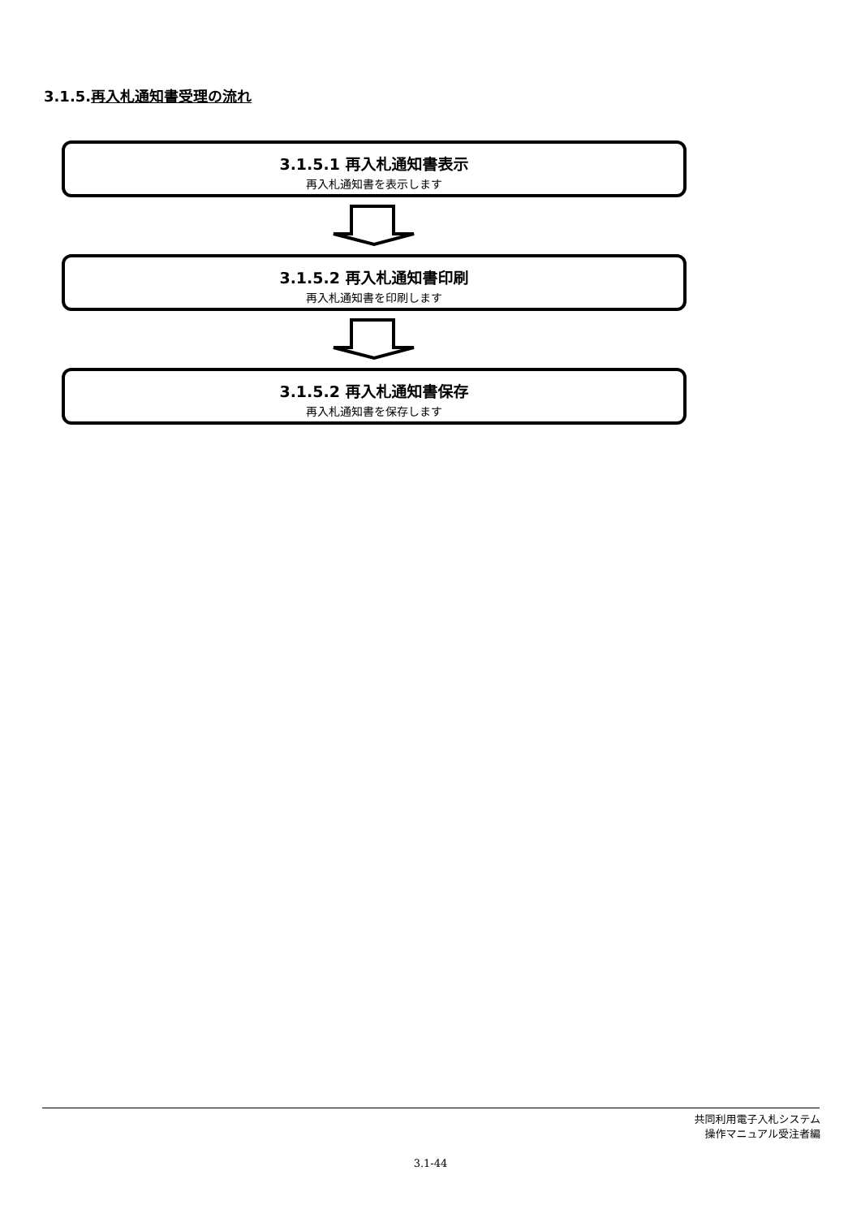3.1.5.再入札通知書受理の流れ
3.1.5.1 再入札通知書表示
再入札通知書を表示します
3.1.5.2 再入札通知書印刷
再入札通知書を印刷します
3.1.5.2 再入札通知書保存
再入札通知書を保存します
共同利用電子入札システム
操作マニュアル受注者編
3.1-44